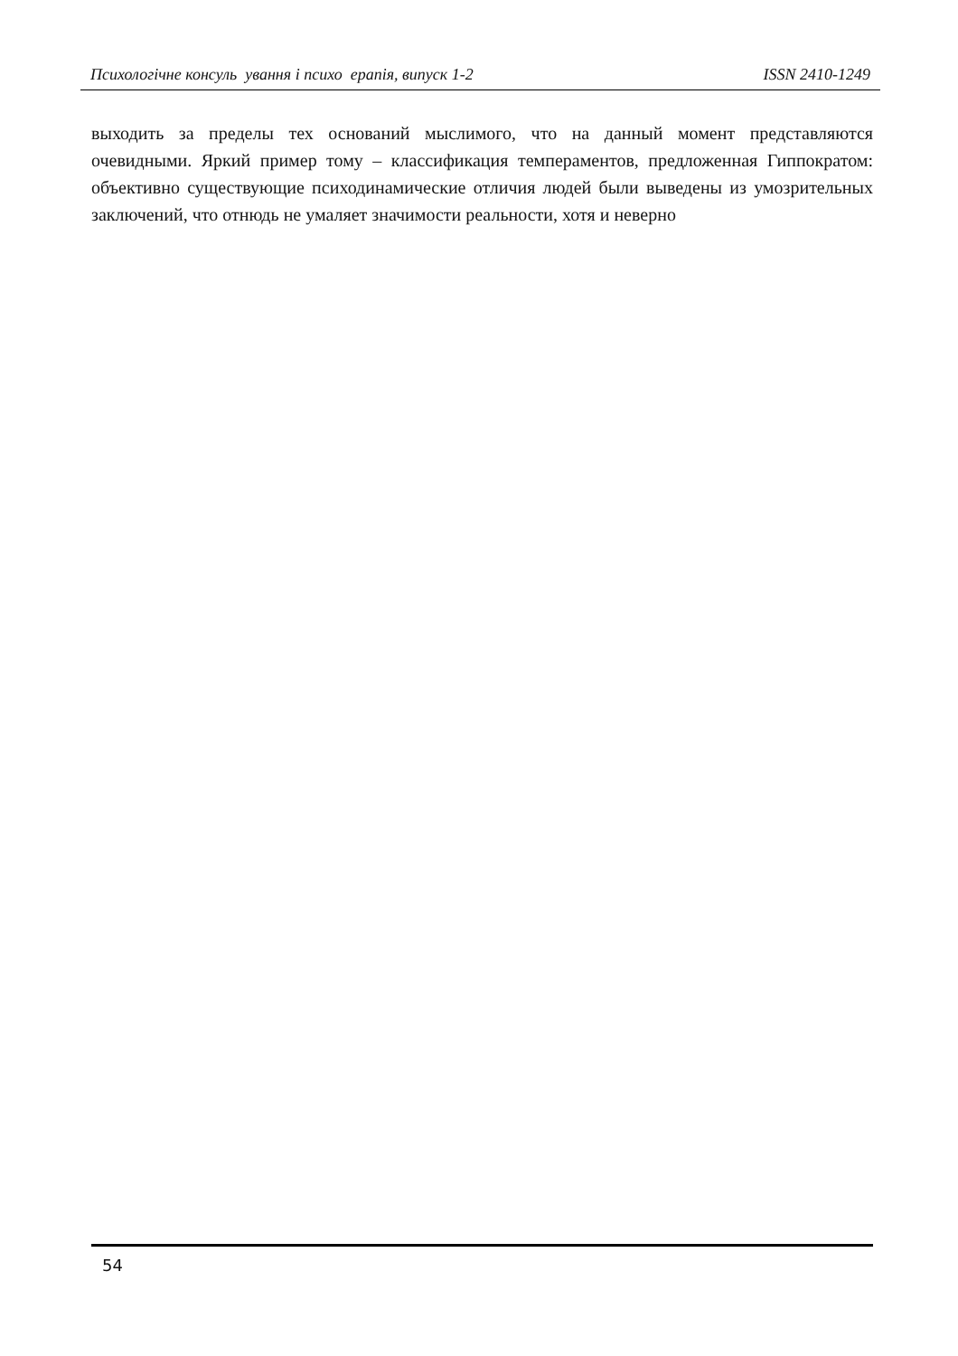Психологічне консуль ування і психо ерапія, випуск 1-2 ISSN 2410-1249
выходить за пределы тех оснований мыслимого, что на данный момент представляются очевидными. Яркий пример тому – классификация темпераментов, предложенная Гиппократом: объективно существующие психодинамические отличия людей были выведены из умозрительных заключений, что отнюдь не умаляет значимости реальности, хотя и неверно
54